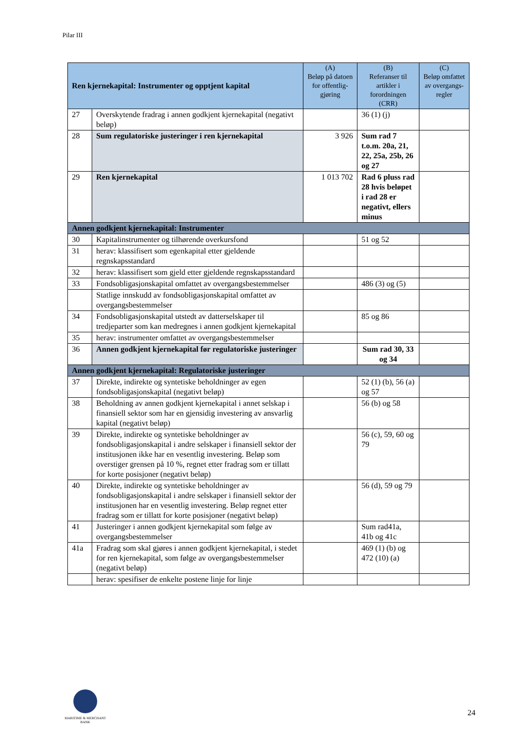Pilar III
| Ren kjernekapital: Instrumenter og opptjent kapital | | (A) Beløp på datoen for offentlig-gjøring | (B) Referanser til artikler i forordningen (CRR) | (C) Beløp omfattet av overgangs-regler |
| --- | --- | --- | --- | --- |
| 27 | Overskytende fradrag i annen godkjent kjernekapital (negativt beløp) | | 36 (1) (j) | |
| 28 | Sum regulatoriske justeringer i ren kjernekapital | 3 926 | Sum rad 7 t.o.m. 20a, 21, 22, 25a, 25b, 26 og 27 | |
| 29 | Ren kjernekapital | 1 013 702 | Rad 6 pluss rad 28 hvis beløpet i rad 28 er negativt, ellers minus | |
| Annen godkjent kjernekapital: Instrumenter | | | | |
| 30 | Kapitalinstrumenter og tilhørende overkursfond | | 51 og 52 | |
| 31 | herav: klassifisert som egenkapital etter gjeldende regnskapsstandard | | | |
| 32 | herav: klassifisert som gjeld etter gjeldende regnskapsstandard | | | |
| 33 | Fondsobligasjonskapital omfattet av overgangsbestemmelser | | 486 (3) og (5) | |
| | Statlige innskudd av fondsobligasjonskapital omfattet av overgangsbestemmelser | | | |
| 34 | Fondsobligasjonskapital utstedt av datterselskaper til tredjeparter som kan medregnes i annen godkjent kjernekapital | | 85 og 86 | |
| 35 | herav: instrumenter omfattet av overgangsbestemmelser | | | |
| 36 | Annen godkjent kjernekapital før regulatoriske justeringer | | Sum rad 30, 33 og 34 | |
| Annen godkjent kjernekapital: Regulatoriske justeringer | | | | |
| 37 | Direkte, indirekte og syntetiske beholdninger av egen fondsobligasjonskapital (negativt beløp) | | 52 (1) (b), 56 (a) og 57 | |
| 38 | Beholdning av annen godkjent kjernekapital i annet selskap i finansiell sektor som har en gjensidig investering av ansvarlig kapital (negativt beløp) | | 56 (b) og 58 | |
| 39 | Direkte, indirekte og syntetiske beholdninger av fondsobligasjonskapital i andre selskaper i finansiell sektor der institusjonen ikke har en vesentlig investering. Beløp som overstiger grensen på 10 %, regnet etter fradrag som er tillatt for korte posisjoner (negativt beløp) | | 56 (c), 59, 60 og 79 | |
| 40 | Direkte, indirekte og syntetiske beholdninger av fondsobligasjonskapital i andre selskaper i finansiell sektor der institusjonen har en vesentlig investering. Beløp regnet etter fradrag som er tillatt for korte posisjoner (negativt beløp) | | 56 (d), 59 og 79 | |
| 41 | Justeringer i annen godkjent kjernekapital som følge av overgangsbestemmelser | | Sum rad41a, 41b og 41c | |
| 41a | Fradrag som skal gjøres i annen godkjent kjernekapital, i stedet for ren kjernekapital, som følge av overgangsbestemmelser (negativt beløp) | | 469 (1) (b) og 472 (10) (a) | |
| | herav: spesifiser de enkelte postene linje for linje | | | |
MARITIME & MERCHANT
BANK
24